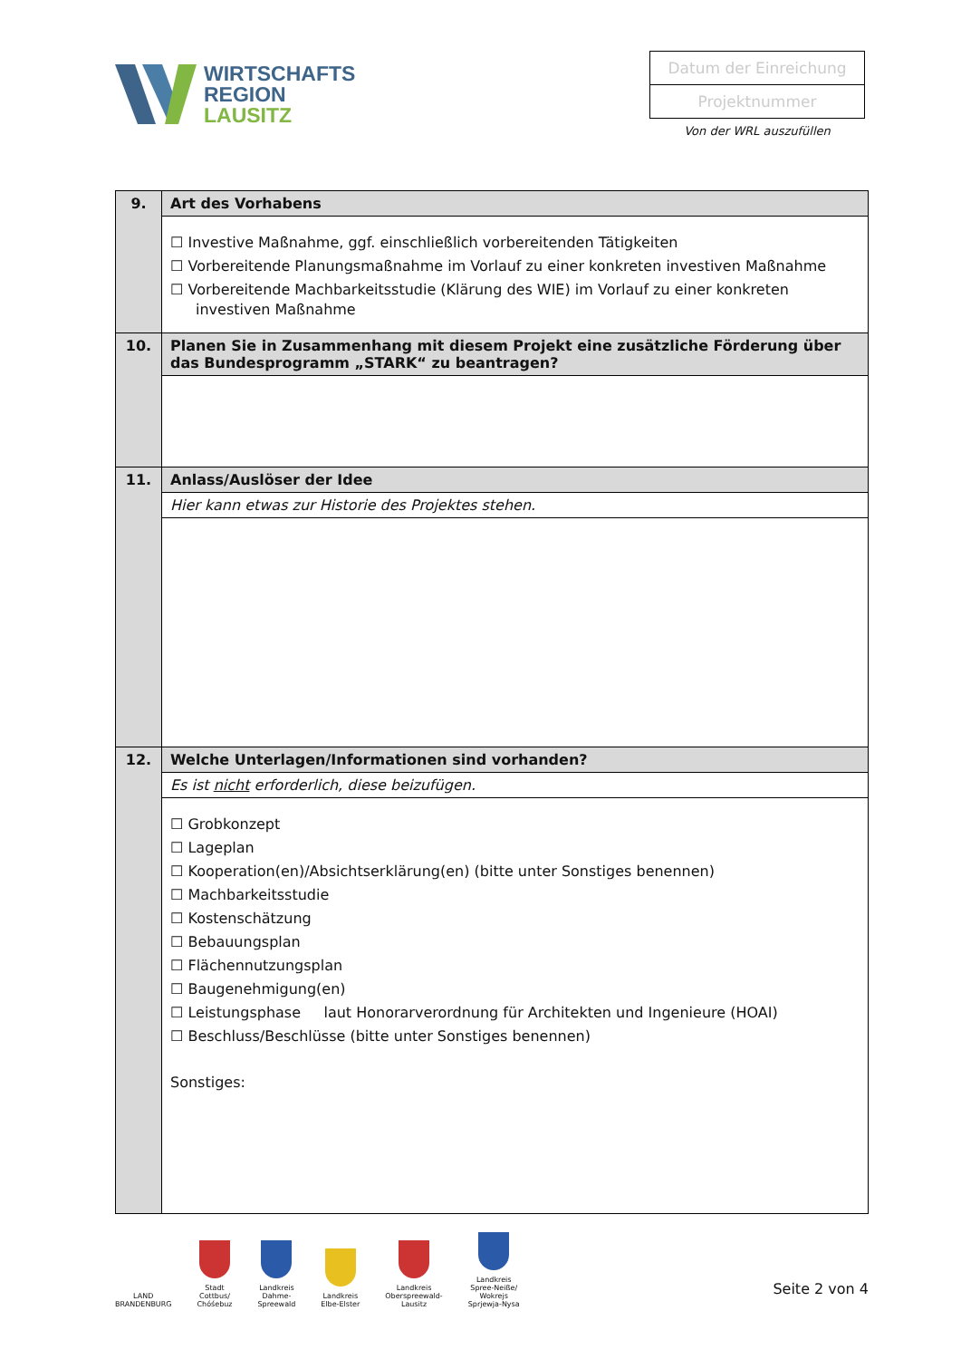WIRTSCHAFTS
REGION
LAUSITZ
Datum der Einreichung
Projektnummer
Von der WRL auszufüllen
| 9. | Art des Vorhabens |
| | ☐ Investive Maßnahme, ggf. einschließlich vorbereitenden Tätigkeiten ☐ Vorbereitende Planungsmaßnahme im Vorlauf zu einer konkreten investiven Maßnahme ☐ Vorbereitende Machbarkeitsstudie (Klärung des WIE) im Vorlauf zu einer konkreten investiven Maßnahme |
| 10. | Planen Sie in Zusammenhang mit diesem Projekt eine zusätzliche Förderung über das Bundesprogramm „STARK“ zu beantragen? |
| 11. | Anlass/Auslöser der Idee |
| | Hier kann etwas zur Historie des Projektes stehen. |
| 12. | Welche Unterlagen/Informationen sind vorhanden? |
| | Es ist nicht erforderlich, diese beizufügen. |
| | ☐ Grobkonzept ☐ Lageplan ☐ Kooperation(en)/Absichtserklärung(en) (bitte unter Sonstiges benennen) ☐ Machbarkeitsstudie ☐ Kostenschätzung ☐ Bebauungsplan ☐ Flächennutzungsplan ☐ Baugenehmigung(en) ☐ Leistungsphase laut Honorarverordnung für Architekten und Ingenieure (HOAI) ☐ Beschluss/Beschlüsse (bitte unter Sonstiges benennen) Sonstiges: |
LAND
BRANDENBURG
Stadt
Cottbus/
Chóśebuz
Landkreis
Dahme-
Spreewald
Landkreis
Elbe-Elster
Landkreis
Oberspreewald-
Lausitz
Landkreis
Spree-Neiße/
Wokrejs
Sprjewja-Nysa
Seite 2 von 4